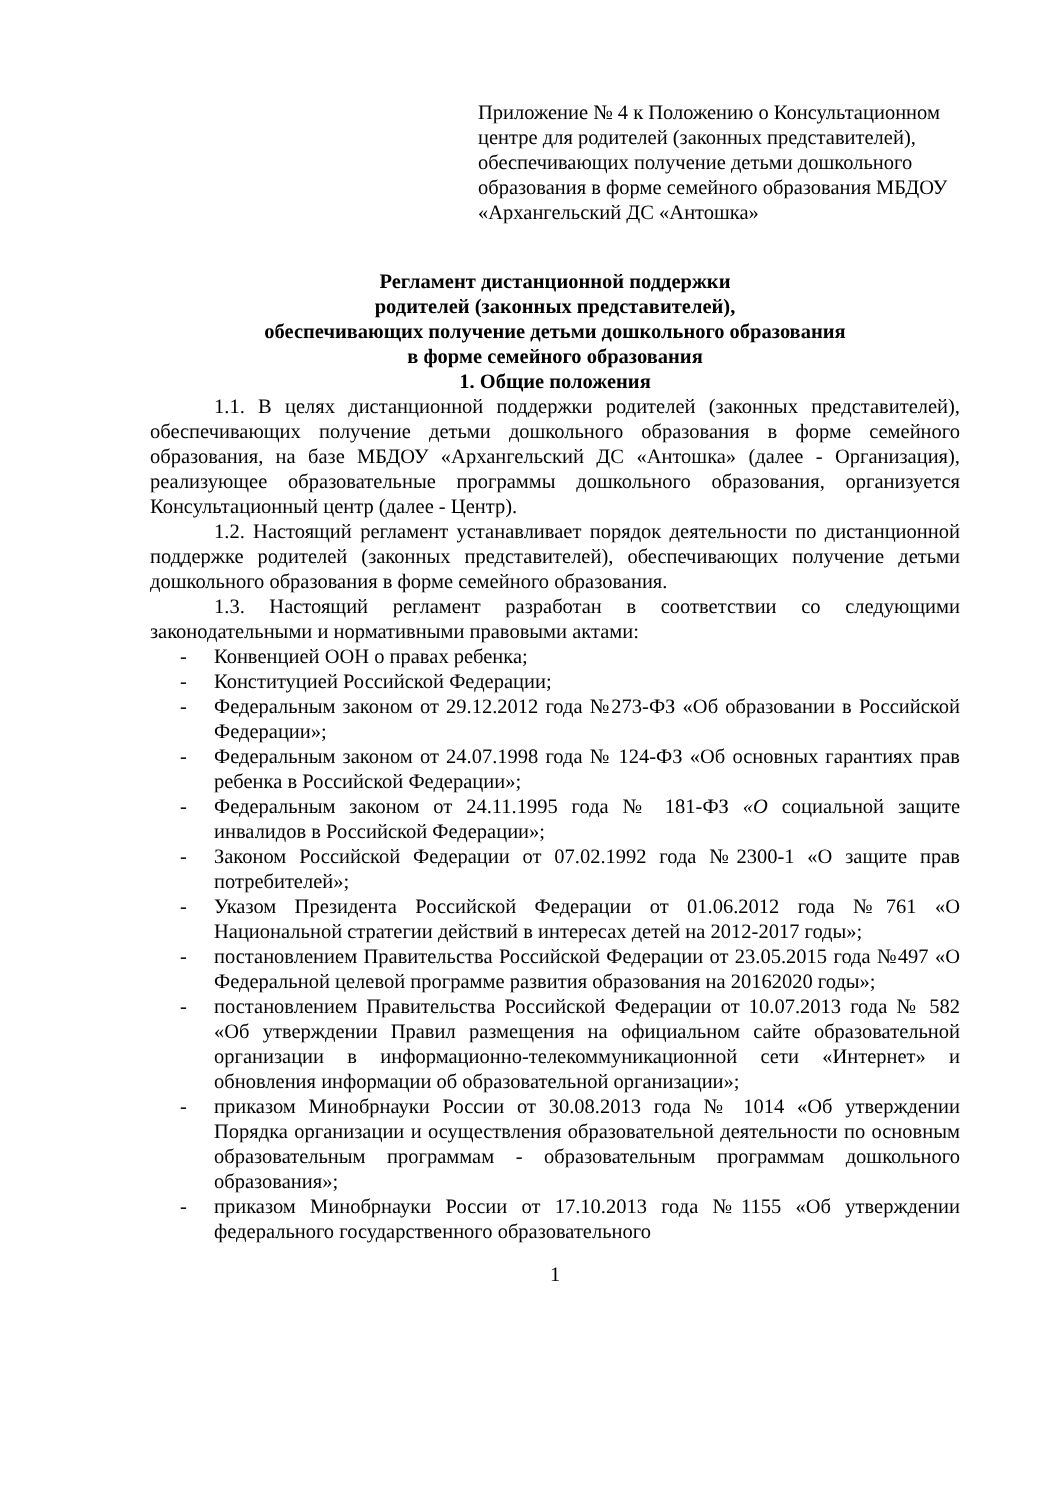Приложение № 4 к Положению о Консультационном центре для родителей (законных представителей), обеспечивающих получение детьми дошкольного образования в форме семейного образования МБДОУ «Архангельский ДС «Антошка»
Регламент дистанционной поддержки
родителей (законных представителей),
обеспечивающих получение детьми дошкольного образования
в форме семейного образования
1. Общие положения
1.1. В целях дистанционной поддержки родителей (законных представителей), обеспечивающих получение детьми дошкольного образования в форме семейного образования, на базе МБДОУ «Архангельский ДС «Антошка» (далее - Организация), реализующее образовательные программы дошкольного образования, организуется Консультационный центр (далее - Центр).
1.2. Настоящий регламент устанавливает порядок деятельности по дистанционной поддержке родителей (законных представителей), обеспечивающих получение детьми дошкольного образования в форме семейного образования.
1.3. Настоящий регламент разработан в соответствии со следующими законодательными и нормативными правовыми актами:
- Конвенцией ООН о правах ребенка;
- Конституцией Российской Федерации;
- Федеральным законом от 29.12.2012 года №273-ФЗ «Об образовании в Российской Федерации»;
- Федеральным законом от 24.07.1998 года № 124-ФЗ «Об основных гарантиях прав ребенка в Российской Федерации»;
- Федеральным законом от 24.11.1995 года № 181-ФЗ «О социальной защите инвалидов в Российской Федерации»;
- Законом Российской Федерации от 07.02.1992 года №2300-1 «О защите прав потребителей»;
- Указом Президента Российской Федерации от 01.06.2012 года №761 «О Национальной стратегии действий в интересах детей на 2012-2017 годы»;
- постановлением Правительства Российской Федерации от 23.05.2015 года №497 «О Федеральной целевой программе развития образования на 20162020 годы»;
- постановлением Правительства Российской Федерации от 10.07.2013 года № 582 «Об утверждении Правил размещения на официальном сайте образовательной организации в информационно-телекоммуникационной сети «Интернет» и обновления информации об образовательной организации»;
- приказом Минобрнауки России от 30.08.2013 года № 1014 «Об утверждении Порядка организации и осуществления образовательной деятельности по основным образовательным программам - образовательным программам дошкольного образования»;
- приказом Минобрнауки России от 17.10.2013 года №1155 «Об утверждении федерального государственного образовательного
1